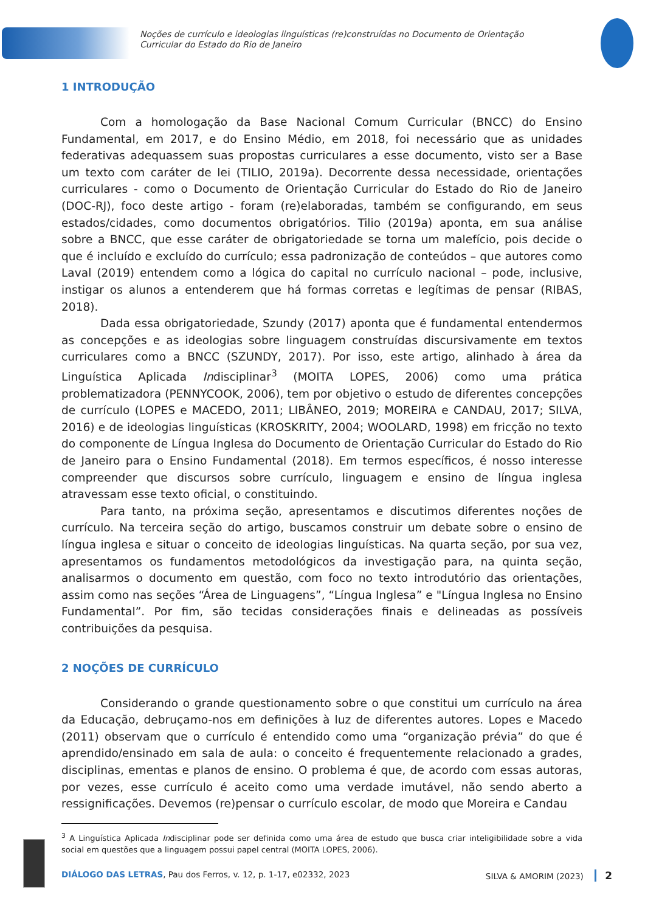Noções de currículo e ideologias linguísticas (re)construídas no Documento de Orientação
Curricular do Estado do Rio de Janeiro
1 INTRODUÇÃO
Com a homologação da Base Nacional Comum Curricular (BNCC) do Ensino Fundamental, em 2017, e do Ensino Médio, em 2018, foi necessário que as unidades federativas adequassem suas propostas curriculares a esse documento, visto ser a Base um texto com caráter de lei (TILIO, 2019a). Decorrente dessa necessidade, orientações curriculares - como o Documento de Orientação Curricular do Estado do Rio de Janeiro (DOC-RJ), foco deste artigo - foram (re)elaboradas, também se configurando, em seus estados/cidades, como documentos obrigatórios. Tilio (2019a) aponta, em sua análise sobre a BNCC, que esse caráter de obrigatoriedade se torna um malefício, pois decide o que é incluído e excluído do currículo; essa padronização de conteúdos – que autores como Laval (2019) entendem como a lógica do capital no currículo nacional – pode, inclusive, instigar os alunos a entenderem que há formas corretas e legítimas de pensar (RIBAS, 2018).
Dada essa obrigatoriedade, Szundy (2017) aponta que é fundamental entendermos as concepções e as ideologias sobre linguagem construídas discursivamente em textos curriculares como a BNCC (SZUNDY, 2017). Por isso, este artigo, alinhado à área da Linguística Aplicada Indisciplinar<sup>3</sup> (MOITA LOPES, 2006) como uma prática problematizadora (PENNYCOOK, 2006), tem por objetivo o estudo de diferentes concepções de currículo (LOPES e MACEDO, 2011; LIBÂNEO, 2019; MOREIRA e CANDAU, 2017; SILVA, 2016) e de ideologias linguísticas (KROSKRITY, 2004; WOOLARD, 1998) em fricção no texto do componente de Língua Inglesa do Documento de Orientação Curricular do Estado do Rio de Janeiro para o Ensino Fundamental (2018). Em termos específicos, é nosso interesse compreender que discursos sobre currículo, linguagem e ensino de língua inglesa atravessam esse texto oficial, o constituindo.
Para tanto, na próxima seção, apresentamos e discutimos diferentes noções de currículo. Na terceira seção do artigo, buscamos construir um debate sobre o ensino de língua inglesa e situar o conceito de ideologias linguísticas. Na quarta seção, por sua vez, apresentamos os fundamentos metodológicos da investigação para, na quinta seção, analisarmos o documento em questão, com foco no texto introdutório das orientações, assim como nas seções “Área de Linguagens”, “Língua Inglesa” e "Língua Inglesa no Ensino Fundamental”. Por fim, são tecidas considerações finais e delineadas as possíveis contribuições da pesquisa.
2 NOÇÕES DE CURRÍCULO
Considerando o grande questionamento sobre o que constitui um currículo na área da Educação, debruçamo-nos em definições à luz de diferentes autores. Lopes e Macedo (2011) observam que o currículo é entendido como uma “organização prévia” do que é aprendido/ensinado em sala de aula: o conceito é frequentemente relacionado a grades, disciplinas, ementas e planos de ensino. O problema é que, de acordo com essas autoras, por vezes, esse currículo é aceito como uma verdade imutável, não sendo aberto a ressignificações. Devemos (re)pensar o currículo escolar, de modo que Moreira e Candau
<sup>3</sup> A Linguística Aplicada Indisciplinar pode ser definida como uma área de estudo que busca criar inteligibilidade sobre a vida social em questões que a linguagem possui papel central (MOITA LOPES, 2006).
DIÁLOGO DAS LETRAS, Pau dos Ferros, v. 12, p. 1-17, e02332, 2023 SILVA & AMORIM (2023) 2